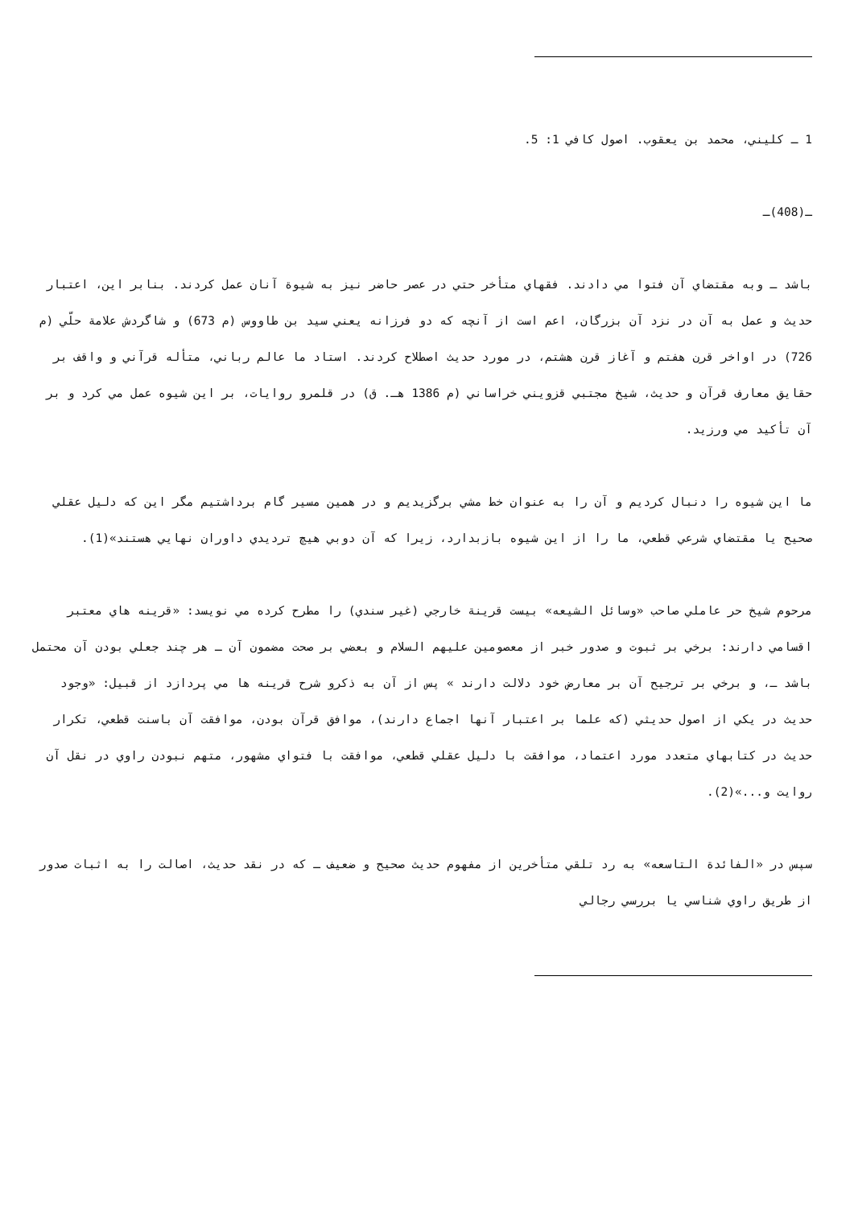1 ـ كليني، محمد بن يعقوب. اصول كافي 1: 5.
ـ(408)ـ
باشد ـ وبه مقتضاي آن فتوا مي دادند. فقهاي متأخر حتي در عصر حاضر نيز به شيوة آنان عمل كردند. بنابر اين، اعتبار حديث و عمل به آن در نزد آن بزرگان، اعم است از آنچه كه دو فرزانه يعني سيد بن طاووس (م 673) و شاگردش علامة حلّي (م 726) در اواخر قرن هفتم و آغاز قرن هشتم، در مورد حديث اصطلاح كردند. استاد ما عالم رباني، متأله قرآني و واقف بر حقايق معارف قرآن و حديث، شيخ مجتبي قزويني خراساني (م 1386 هـ. ق) در قلمرو روايات، بر اين شيوه عمل مي كرد و بر آن تأكيد مي ورزيد.
ما اين شيوه را دنبال كرديم و آن را به عنوان خط مشي برگزيديم و در همين مسير گام برداشتيم مگر اين كه دليل عقلي صحيح يا مقتضاي شرعي قطعي، ما را از اين شيوه بازبدارد، زيرا كه آن دوبي هيچ ترديدي داوران نهايي هستند»(1).
مرحوم شيخ حر عاملي صاحب «وسائل الشيعه» بيست قرينة خارجي (غير سندي) را مطرح كرده مي نويسد: «قرينه هاي معتبر اقسامي دارند: برخي بر ثبوت و صدور خبر از معصومين عليهم السلام و بعضي بر صحت مضمون آن ـ هر چند جعلي بودن آن محتمل باشد ـ، و برخي بر ترجيح آن بر معارض خود دلالت دارند » پس از آن به ذكرو شرح قرينه ها مي پردازد از قبيل: «وجود حديث در يكي از اصول حديثي (كه علما بر اعتبار آنها اجماع دارند)، موافق قرآن بودن، موافقت آن باسنت قطعي، تكرار حديث در كتابهاي متعدد مورد اعتماد، موافقت با دليل عقلي قطعي، موافقت با فتواي مشهور، متهم نبودن راوي در نقل آن روايت و...»(2).
سپس در «الفائدة التاسعه» به رد تلقي متأخرين از مفهوم حديث صحيح و ضعيف ـ كه در نقد حديث، اصالت را به اثبات صدور از طريق راوي شناسي يا بررسي رجالي